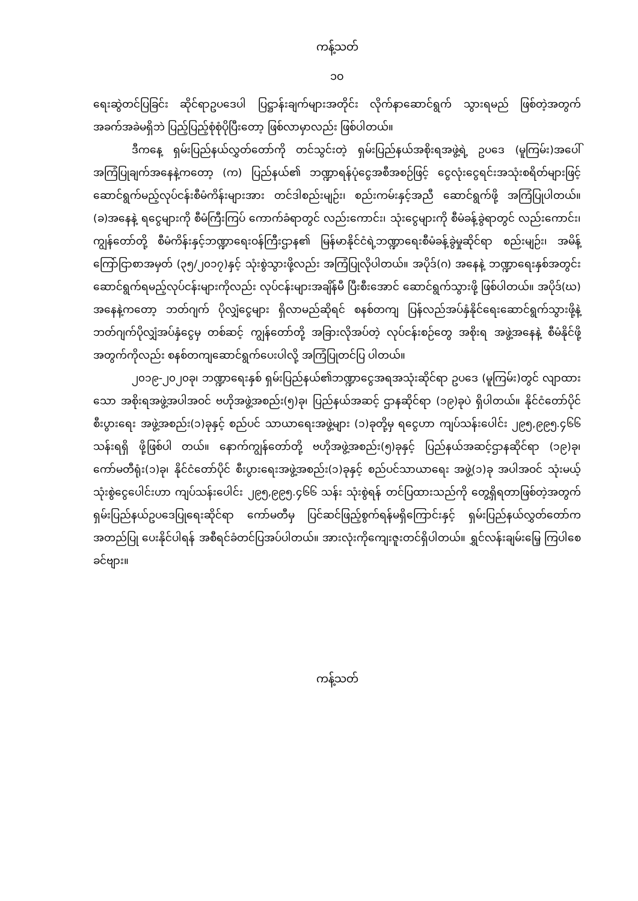ကန့်သတ်
၁၀
ရေးဆွဲတင်ပြခြင်း ဆိုင်ရာဥပဒေပါ ပြဋ္ဌာန်းချက်များအတိုင်း လိုက်နာဆောင်ရွက် သွားရမည် ဖြစ်တဲ့အတွက် အခက်အခဲမရှိဘဲ ပြည့်ပြည့်စုံစုံပိုပြီးတော့ ဖြစ်လာမှာလည်း ဖြစ်ပါတယ်။
ဒီကနေ့ ရှမ်းပြည်နယ်လွှတ်တော်ကို တင်သွင်းတဲ့ ရှမ်းပြည်နယ်အစိုးရအဖွဲ့ရဲ့ ဥပဒေ (မူကြမ်း)အပေါ် အကြံပြုချက်အနေနဲ့ကတော့ (က) ပြည်နယ်၏ ဘဏ္ဍာရန်ပုံငွေအစီအစဉ်ဖြင့် ငွေလုံးငွေရင်းအသုံးစရိတ်များဖြင့် ဆောင်ရွက်မည့်လုပ်ငန်းစီမံကိန်းများအား တင်ဒါစည်းမျဉ်း၊ စည်းကမ်းနှင့်အညီ ဆောင်ရွက်ဖို့ အကြံပြုပါတယ်။ (ခ)အနေနဲ့ ရငွေများကို စီမံကြီးကြပ် ကောက်ခံရာတွင် လည်းကောင်း၊ သုံးငွေများကို စီမံခန့်ခွဲရာတွင် လည်းကောင်း၊ ကျွန်တော်တို့ စီမံကိန်းနှင့်ဘဏ္ဍာရေးဝန်ကြီးဌာန၏ မြန်မာနိုင်ငံရဲ့ဘဏ္ဍာရေးစီမံခန့်ခွဲမှုဆိုင်ရာ စည်းမျဉ်း၊ အမိန့် ကြော်ငြာစာအမှတ် (၃၅/၂၀၁၇)နှင့် သုံးစွဲသွားဖို့လည်း အကြံပြုလိုပါတယ်။ အပိုဒ်(ဂ) အနေနဲ့ ဘဏ္ဍာရေးနှစ်အတွင်း ဆောင်ရွက်ရမည့်လုပ်ငန်းများကိုလည်း လုပ်ငန်းများအချိန်မီ ပြီးစီးအောင် ဆောင်ရွက်သွားဖို့ ဖြစ်ပါတယ်။ အပိုဒ်(ဃ) အနေနဲ့ကတော့ ဘတ်ဂျက် ပိုလျှံငွေများ ရှိလာမည်ဆိုရင် စနစ်တကျ ပြန်လည်အပ်နှံနိုင်ရေးဆောင်ရွက်သွားဖို့နဲ့ ဘတ်ဂျက်ပိုလျှံအပ်နှံငွေမှ တစ်ဆင့် ကျွန်တော်တို့ အခြားလိုအပ်တဲ့ လုပ်ငန်းစဉ်တွေ အစိုးရ အဖွဲ့အနေနဲ့ စီမံနိုင်ဖို့ အတွက်ကိုလည်း စနစ်တကျဆောင်ရွက်ပေးပါလို့ အကြံပြုတင်ပြ ပါတယ်။
၂၀၁၉-၂၀၂၀ခု၊ ဘဏ္ဍာရေးနှစ် ရှမ်းပြည်နယ်၏ဘဏ္ဍာငွေအရအသုံးဆိုင်ရာ ဥပဒေ (မူကြမ်း)တွင် လျာထားသော အစိုးရအဖွဲ့အပါအဝင် ဗဟိုအဖွဲ့အစည်း(၅)ခု၊ ပြည်နယ်အဆင့် ဌာနဆိုင်ရာ (၁၉)ခုပဲ ရှိပါတယ်။ နိုင်ငံတော်ပိုင်စီးပွားရေး အဖွဲ့အစည်း(၁)ခုနှင့် စည်ပင် သာယာရေးအဖွဲ့များ (၁)ခုတို့မှ ရငွေဟာ ကျပ်သန်းပေါင်း ၂၉၅,၉၉၅.၄၆၆ သန်းရရှိ ဖို့ဖြစ်ပါ တယ်။ နောက်ကျွန်တော်တို့ ဗဟိုအဖွဲ့အစည်း(၅)ခုနှင့် ပြည်နယ်အဆင့်ဌာနဆိုင်ရာ (၁၉)ခု၊ ကော်မတီရုံး(၁)ခု၊ နိုင်ငံတော်ပိုင် စီးပွားရေးအဖွဲ့အစည်း(၁)ခုနှင့် စည်ပင်သာယာရေး အဖွဲ့(၁)ခု အပါအဝင် သုံးမယ့်သုံးစွဲငွေပေါင်းဟာ ကျပ်သန်းပေါင်း ၂၉၅,၉၉၅.၄၆၆ သန်း သုံးစွဲရန် တင်ပြထားသည်ကို တွေ့ရှိရတာဖြစ်တဲ့အတွက် ရှမ်းပြည်နယ်ဥပဒေပြုရေးဆိုင်ရာ ကော်မတီမှ ပြင်ဆင်ဖြည့်စွက်ရန်မရှိကြောင်းနှင့် ရှမ်းပြည်နယ်လွှတ်တော်က အတည်ပြု ပေးနိုင်ပါရန် အစီရင်ခံတင်ပြအပ်ပါတယ်။ အားလုံးကိုကျေးဇူးတင်ရှိပါတယ်။ ရွှင်လန်းချမ်းမြေ့ ကြပါစေ ခင်ဗျား။
ကန့်သတ်